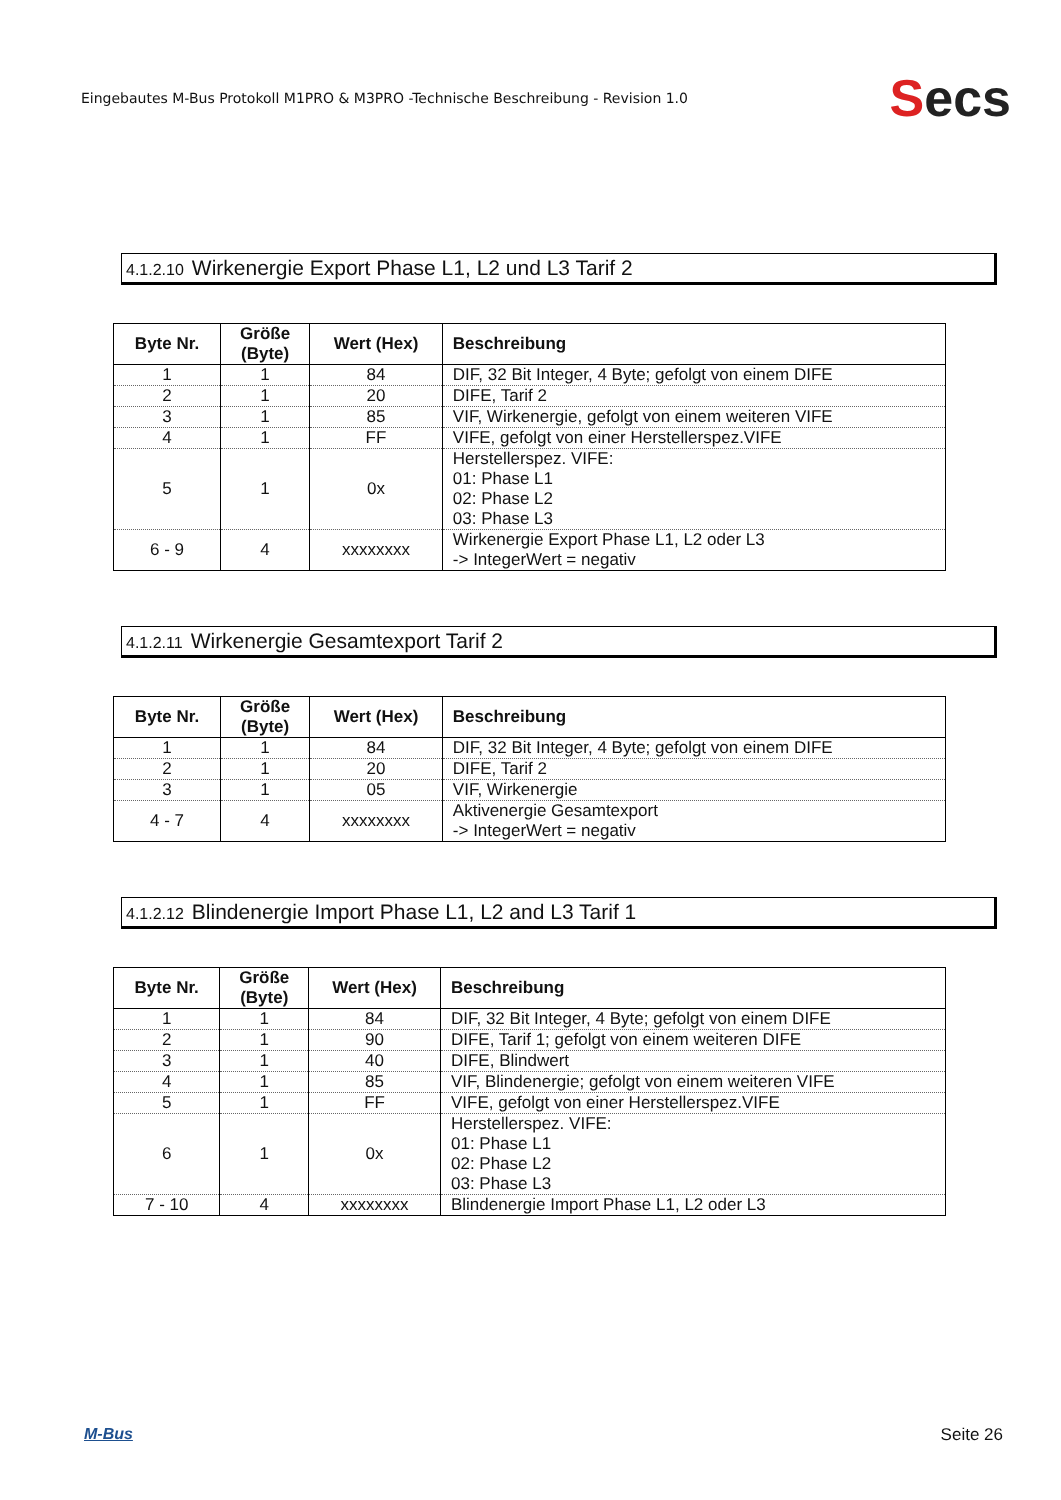Eingebautes M-Bus Protokoll M1PRO & M3PRO -Technische Beschreibung - Revision 1.0
Secs
4.1.2.10 Wirkenergie Export Phase L1, L2 und L3 Tarif 2
| Byte Nr. | Größe (Byte) | Wert (Hex) | Beschreibung |
| --- | --- | --- | --- |
| 1 | 1 | 84 | DIF, 32 Bit Integer, 4 Byte; gefolgt von einem DIFE |
| 2 | 1 | 20 | DIFE, Tarif 2 |
| 3 | 1 | 85 | VIF, Wirkenergie, gefolgt von einem weiteren VIFE |
| 4 | 1 | FF | VIFE, gefolgt von einer Herstellerspez.VIFE |
| 5 | 1 | 0x | Herstellerspez. VIFE: 01: Phase L1 02: Phase L2 03: Phase L3 |
| 6 - 9 | 4 | xxxxxxxx | Wirkenergie Export Phase L1, L2 oder L3 -> IntegerWert = negativ |
4.1.2.11 Wirkenergie Gesamtexport Tarif 2
| Byte Nr. | Größe (Byte) | Wert (Hex) | Beschreibung |
| --- | --- | --- | --- |
| 1 | 1 | 84 | DIF, 32 Bit Integer, 4 Byte; gefolgt von einem DIFE |
| 2 | 1 | 20 | DIFE, Tarif 2 |
| 3 | 1 | 05 | VIF, Wirkenergie |
| 4 - 7 | 4 | xxxxxxxx | Aktivenergie Gesamtexport -> IntegerWert = negativ |
4.1.2.12 Blindenergie Import Phase L1, L2 and L3 Tarif 1
| Byte Nr. | Größe (Byte) | Wert (Hex) | Beschreibung |
| --- | --- | --- | --- |
| 1 | 1 | 84 | DIF, 32 Bit Integer, 4 Byte; gefolgt von einem DIFE |
| 2 | 1 | 90 | DIFE, Tarif 1; gefolgt von einem weiteren DIFE |
| 3 | 1 | 40 | DIFE, Blindwert |
| 4 | 1 | 85 | VIF, Blindenergie; gefolgt von einem weiteren VIFE |
| 5 | 1 | FF | VIFE, gefolgt von einer Herstellerspez.VIFE |
| 6 | 1 | 0x | Herstellerspez. VIFE: 01: Phase L1 02: Phase L2 03: Phase L3 |
| 7 - 10 | 4 | xxxxxxxx | Blindenergie Import Phase L1, L2 oder L3 |
M-Bus Seite 26